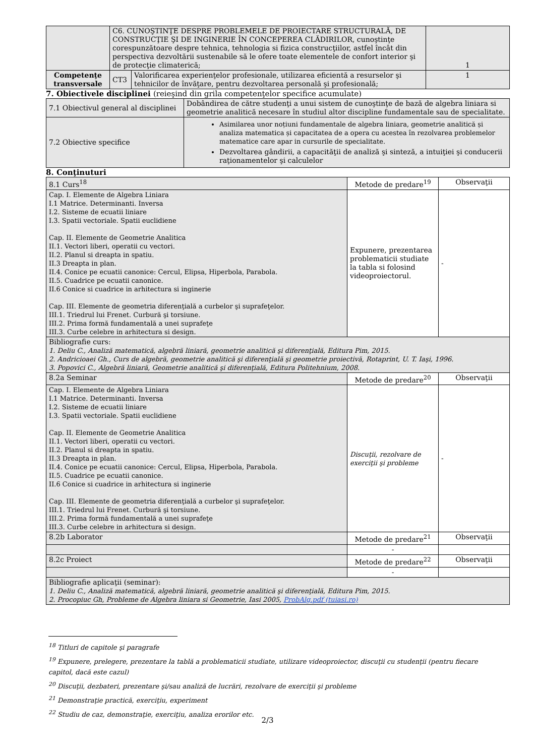| | C6. CUNOŞTINŢE DESPRE PROBLEMELE DE PROIECTARE STRUCTURALĂ, DE CONSTRUCŢIE ŞI DE INGINERIE ÎN CONCEPEREA CLĂDIRILOR, cunoştinţe corespunzătoare despre tehnica, tehnologia si fizica construcţiilor, astfel încât din perspectiva dezvoltării sustenabile să le ofere toate elementele de confort interior şi de protecţie climaterică; | | 1 |
| Competenţe transversale | CT3 | Valorificarea experienţelor profesionale, utilizarea eficientă a resurselor şi tehnicilor de învăţare, pentru dezvoltarea personală şi profesională; | 1 |
7. Obiectivele disciplinei (reieşind din grila competenţelor specifice acumulate)
| 7.1 Obiectivul general al disciplinei | Dobândirea de către studenţi a unui sistem de cunoştinţe de bază de algebra liniara si geometrie analitică necesare în studiul altor discipline fundamentale sau de specialitate. |
| 7.2 Obiective specifice | Asimilarea unor noțiuni fundamentale de algebra liniara, geometrie analitică și analiza matematica și capacitatea de a opera cu acestea în rezolvarea problemelor matematice care apar in cursurile de specialitate. Dezvoltarea gândirii, a capacităţii de analiză şi sinteză, a intuiţiei şi conducerii raţionamentelor şi calculelor |
8. Conţinuturi
| 8.1 Curs<sup>18</sup> | Metode de predare<sup>19</sup> | Observaţii |
| Cap. I. Elemente de Algebra Liniara I.1 Matrice. Determinanti. Inversa I.2. Sisteme de ecuatii liniare I.3. Spatii vectoriale. Spatii euclidiene Cap. II. Elemente de Geometrie Analitica II.1. Vectori liberi, operatii cu vectori. II.2. Planul si dreapta in spatiu. II.3 Dreapta in plan. II.4. Conice pe ecuatii canonice: Cercul, Elipsa, Hiperbola, Parabola. II.5. Cuadrice pe ecuatii canonice. II.6 Conice si cuadrice in arhitectura si inginerie Cap. III. Elemente de geometria diferenţială a curbelor şi suprafeţelor. III.1. Triedrul lui Frenet. Curbură şi torsiune. III.2. Prima formă fundamentală a unei suprafeţe III.3. Curbe celebre in arhitectura si design. | Expunere, prezentarea problematicii studiate la tabla si folosind videoproiectorul. | - |
| Bibliografie curs: 1. Deliu C., Analiză matematică, algebră liniară, geometrie analitică şi diferenţială, Editura Pim, 2015. 2. Andricioaei Gh., Curs de algebră, geometrie analitică şi diferenţială şi geometrie proiectivă, Rotaprint, U. T. Iaşi, 1996. 3. Popovici C., Algebră liniară, Geometrie analitică şi diferenţială, Editura Politehnium, 2008. | | |
| 8.2a Seminar | Metode de predare<sup>20</sup> | Observaţii |
| Cap. I. Elemente de Algebra Liniara I.1 Matrice. Determinanti. Inversa I.2. Sisteme de ecuatii liniare I.3. Spatii vectoriale. Spatii euclidiene Cap. II. Elemente de Geometrie Analitica II.1. Vectori liberi, operatii cu vectori. II.2. Planul si dreapta in spatiu. II.3 Dreapta in plan. II.4. Conice pe ecuatii canonice: Cercul, Elipsa, Hiperbola, Parabola. II.5. Cuadrice pe ecuatii canonice. II.6 Conice si cuadrice in arhitectura si inginerie Cap. III. Elemente de geometria diferenţială a curbelor şi suprafeţelor. III.1. Triedrul lui Frenet. Curbură şi torsiune. III.2. Prima formă fundamentală a unei suprafeţe III.3. Curbe celebre in arhitectura si design. | Discuţii, rezolvare de exerciţii şi probleme | - |
| 8.2b Laborator | Metode de predare<sup>21</sup> | Observaţii |
| | - | |
| 8.2c Proiect | Metode de predare<sup>22</sup> | Observaţii |
| | - | |
| Bibliografie aplicaţii (seminar): 1. Deliu C., Analiză matematică, algebră liniară, geometrie analitică şi diferenţială, Editura Pim, 2015. 2. Procopiuc Gh, Probleme de Algebra liniara si Geometrie, Iasi 2005, ProbAlg.pdf (tuiasi.ro) | | |
<sup>18</sup> Titluri de capitole şi paragrafe
<sup>19</sup> Expunere, prelegere, prezentare la tablă a problematicii studiate, utilizare videoproiector, discuţii cu studenţii (pentru fiecare capitol, dacă este cazul)
<sup>20</sup> Discuţii, dezbateri, prezentare şi/sau analiză de lucrări, rezolvare de exerciţii şi probleme
<sup>21</sup> Demonstraţie practică, exerciţiu, experiment
<sup>22</sup> Studiu de caz, demonstraţie, exerciţiu, analiza erorilor etc.
2/3